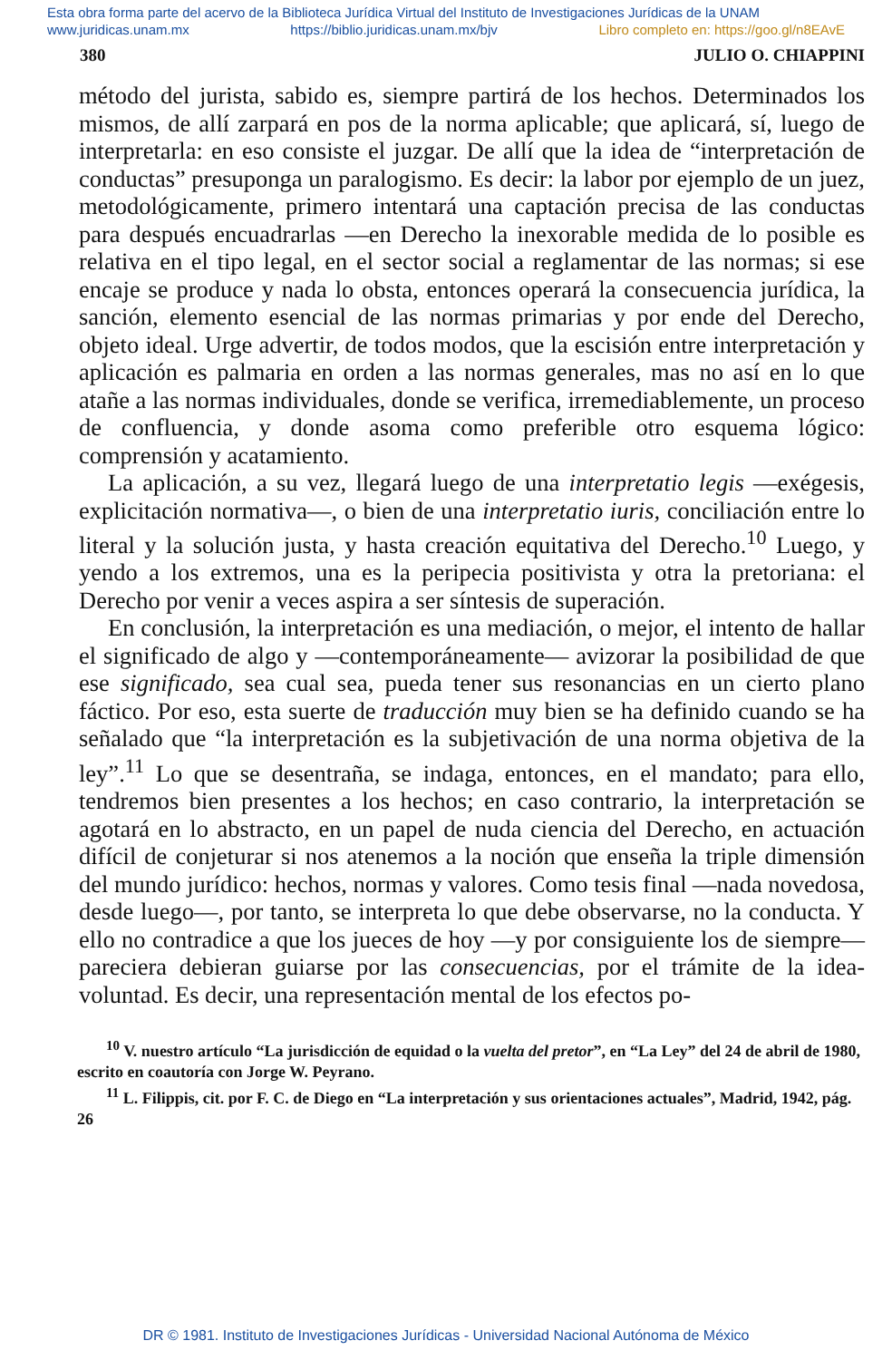Esta obra forma parte del acervo de la Biblioteca Jurídica Virtual del Instituto de Investigaciones Jurídicas de la UNAM
www.juridicas.unam.mx https://biblio.juridicas.unam.mx/bjv Libro completo en: https://goo.gl/n8EAvE
380 JULIO O. CHIAPPINI
método del jurista, sabido es, siempre partirá de los hechos. Determinados los mismos, de allí zarpará en pos de la norma aplicable; que aplicará, sí, luego de interpretarla: en eso consiste el juzgar. De allí que la idea de “interpretación de conductas” presuponga un paralogismo. Es decir: la labor por ejemplo de un juez, metodológicamente, primero intentará una captación precisa de las conductas para después encuadrarlas —en Derecho la inexorable medida de lo posible es relativa en el tipo legal, en el sector social a reglamentar de las normas; si ese encaje se produce y nada lo obsta, entonces operará la consecuencia jurídica, la sanción, elemento esencial de las normas primarias y por ende del Derecho, objeto ideal. Urge advertir, de todos modos, que la escisión entre interpretación y aplicación es palmaria en orden a las normas generales, mas no así en lo que atañe a las normas individuales, donde se verifica, irremediablemente, un proceso de confluencia, y donde asoma como preferible otro esquema lógico: comprensión y acatamiento.
La aplicación, a su vez, llegará luego de una interpretatio legis —exégesis, explicitación normativa—, o bien de una interpretatio iuris, conciliación entre lo literal y la solución justa, y hasta creación equitativa del Derecho.<sup>10</sup> Luego, y yendo a los extremos, una es la peripecia positivista y otra la pretoriana: el Derecho por venir a veces aspira a ser síntesis de superación.
En conclusión, la interpretación es una mediación, o mejor, el intento de hallar el significado de algo y —contemporáneamente— avizorar la posibilidad de que ese significado, sea cual sea, pueda tener sus resonancias en un cierto plano fáctico. Por eso, esta suerte de traducción muy bien se ha definido cuando se ha señalado que “la interpretación es la subjetivación de una norma objetiva de la ley”.<sup>11</sup> Lo que se desentraña, se indaga, entonces, en el mandato; para ello, tendremos bien presentes a los hechos; en caso contrario, la interpretación se agotará en lo abstracto, en un papel de nuda ciencia del Derecho, en actuación difícil de conjeturar si nos atenemos a la noción que enseña la triple dimensión del mundo jurídico: hechos, normas y valores. Como tesis final —nada novedosa, desde luego—, por tanto, se interpreta lo que debe observarse, no la conducta. Y ello no contradice a que los jueces de hoy —y por consiguiente los de siempre— pareciera debieran guiarse por las consecuencias, por el trámite de la idea-voluntad. Es decir, una representación mental de los efectos po-
<sup>10</sup> V. nuestro artículo “La jurisdicción de equidad o la vuelta del pretor”, en “La Ley” del 24 de abril de 1980, escrito en coautoría con Jorge W. Peyrano.
<sup>11</sup> L. Filippis, cit. por F. C. de Diego en “La interpretación y sus orientaciones actuales”, Madrid, 1942, pág. 26
DR © 1981. Instituto de Investigaciones Jurídicas - Universidad Nacional Autónoma de México